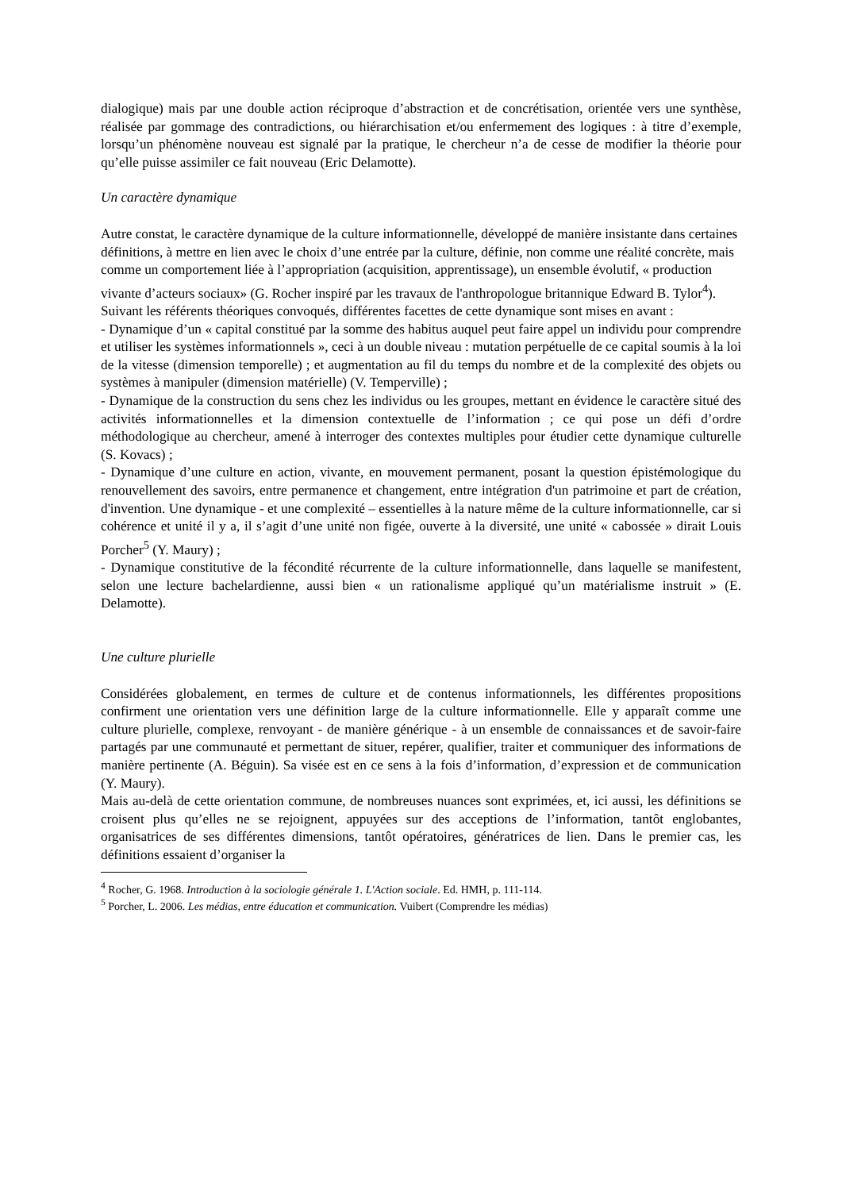dialogique) mais par une double action réciproque d’abstraction et de concrétisation, orientée vers une synthèse, réalisée par gommage des contradictions, ou hiérarchisation et/ou enfermement des logiques : à titre d’exemple, lorsqu’un phénomène nouveau est signalé par la pratique, le chercheur n’a de cesse de modifier la théorie pour qu’elle puisse assimiler ce fait nouveau (Eric Delamotte).
Un caractère dynamique
Autre constat, le caractère dynamique de la culture informationnelle, développé de manière insistante dans certaines définitions, à mettre en lien avec le choix d’une entrée par la culture, définie, non comme une réalité concrète, mais comme un comportement liée à l’appropriation (acquisition, apprentissage), un ensemble évolutif, « production vivante d’acteurs sociaux» (G. Rocher inspiré par les travaux de l'anthropologue britannique Edward B. Tylor<sup>4</sup>). Suivant les référents théoriques convoqués, différentes facettes de cette dynamique sont mises en avant :
- Dynamique d’un « capital constitué par la somme des habitus auquel peut faire appel un individu pour comprendre et utiliser les systèmes informationnels », ceci à un double niveau : mutation perpétuelle de ce capital soumis à la loi de la vitesse (dimension temporelle) ; et augmentation au fil du temps du nombre et de la complexité des objets ou systèmes à manipuler (dimension matérielle) (V. Temperville) ;
- Dynamique de la construction du sens chez les individus ou les groupes, mettant en évidence le caractère situé des activités informationnelles et la dimension contextuelle de l’information ; ce qui pose un défi d’ordre méthodologique au chercheur, amené à interroger des contextes multiples pour étudier cette dynamique culturelle (S. Kovacs) ;
- Dynamique d’une culture en action, vivante, en mouvement permanent, posant la question épistémologique du renouvellement des savoirs, entre permanence et changement, entre intégration d'un patrimoine et part de création, d'invention. Une dynamique - et une complexité – essentielles à la nature même de la culture informationnelle, car si cohérence et unité il y a, il s’agit d’une unité non figée, ouverte à la diversité, une unité « cabossée » dirait Louis Porcher<sup>5</sup> (Y. Maury) ;
- Dynamique constitutive de la fécondité récurrente de la culture informationnelle, dans laquelle se manifestent, selon une lecture bachelardienne, aussi bien « un rationalisme appliqué qu’un matérialisme instruit » (E. Delamotte).
Une culture plurielle
Considérées globalement, en termes de culture et de contenus informationnels, les différentes propositions confirment une orientation vers une définition large de la culture informationnelle. Elle y apparaît comme une culture plurielle, complexe, renvoyant - de manière générique - à un ensemble de connaissances et de savoir-faire partagés par une communauté et permettant de situer, repérer, qualifier, traiter et communiquer des informations de manière pertinente (A. Béguin). Sa visée est en ce sens à la fois d’information, d’expression et de communication (Y. Maury).
Mais au-delà de cette orientation commune, de nombreuses nuances sont exprimées, et, ici aussi, les définitions se croisent plus qu’elles ne se rejoignent, appuyées sur des acceptions de l’information, tantôt englobantes, organisatrices de ses différentes dimensions, tantôt opératoires, génératrices de lien. Dans le premier cas, les définitions essaient d’organiser la
<sup>4</sup> Rocher, G. 1968. Introduction à la sociologie générale 1. L'Action sociale. Ed. HMH, p. 111-114.
<sup>5</sup> Porcher, L. 2006. Les médias, entre éducation et communication. Vuibert (Comprendre les médias)